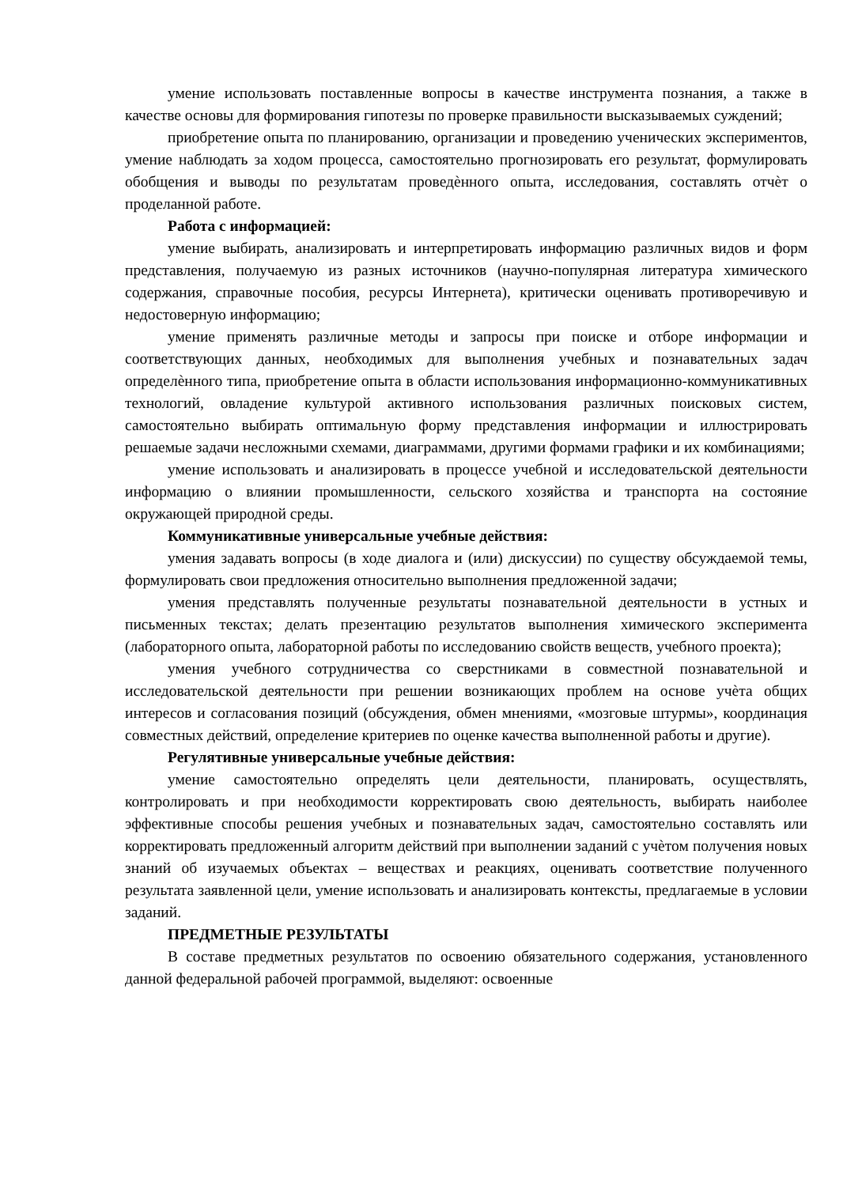умение использовать поставленные вопросы в качестве инструмента познания, а также в качестве основы для формирования гипотезы по проверке правильности высказываемых суждений;
приобретение опыта по планированию, организации и проведению ученических экспериментов, умение наблюдать за ходом процесса, самостоятельно прогнозировать его результат, формулировать обобщения и выводы по результатам проведѐнного опыта, исследования, составлять отчѐт о проделанной работе.
Работа с информацией:
умение выбирать, анализировать и интерпретировать информацию различных видов и форм представления, получаемую из разных источников (научно-популярная литература химического содержания, справочные пособия, ресурсы Интернета), критически оценивать противоречивую и недостоверную информацию;
умение применять различные методы и запросы при поиске и отборе информации и соответствующих данных, необходимых для выполнения учебных и познавательных задач определѐнного типа, приобретение опыта в области использования информационно-коммуникативных технологий, овладение культурой активного использования различных поисковых систем, самостоятельно выбирать оптимальную форму представления информации и иллюстрировать решаемые задачи несложными схемами, диаграммами, другими формами графики и их комбинациями;
умение использовать и анализировать в процессе учебной и исследовательской деятельности информацию о влиянии промышленности, сельского хозяйства и транспорта на состояние окружающей природной среды.
Коммуникативные универсальные учебные действия:
умения задавать вопросы (в ходе диалога и (или) дискуссии) по существу обсуждаемой темы, формулировать свои предложения относительно выполнения предложенной задачи;
умения представлять полученные результаты познавательной деятельности в устных и письменных текстах; делать презентацию результатов выполнения химического эксперимента (лабораторного опыта, лабораторной работы по исследованию свойств веществ, учебного проекта);
умения учебного сотрудничества со сверстниками в совместной познавательной и исследовательской деятельности при решении возникающих проблем на основе учѐта общих интересов и согласования позиций (обсуждения, обмен мнениями, «мозговые штурмы», координация совместных действий, определение критериев по оценке качества выполненной работы и другие).
Регулятивные универсальные учебные действия:
умение самостоятельно определять цели деятельности, планировать, осуществлять, контролировать и при необходимости корректировать свою деятельность, выбирать наиболее эффективные способы решения учебных и познавательных задач, самостоятельно составлять или корректировать предложенный алгоритм действий при выполнении заданий с учѐтом получения новых знаний об изучаемых объектах – веществах и реакциях, оценивать соответствие полученного результата заявленной цели, умение использовать и анализировать контексты, предлагаемые в условии заданий.
ПРЕДМЕТНЫЕ РЕЗУЛЬТАТЫ
В составе предметных результатов по освоению обязательного содержания, установленного данной федеральной рабочей программой, выделяют: освоенные